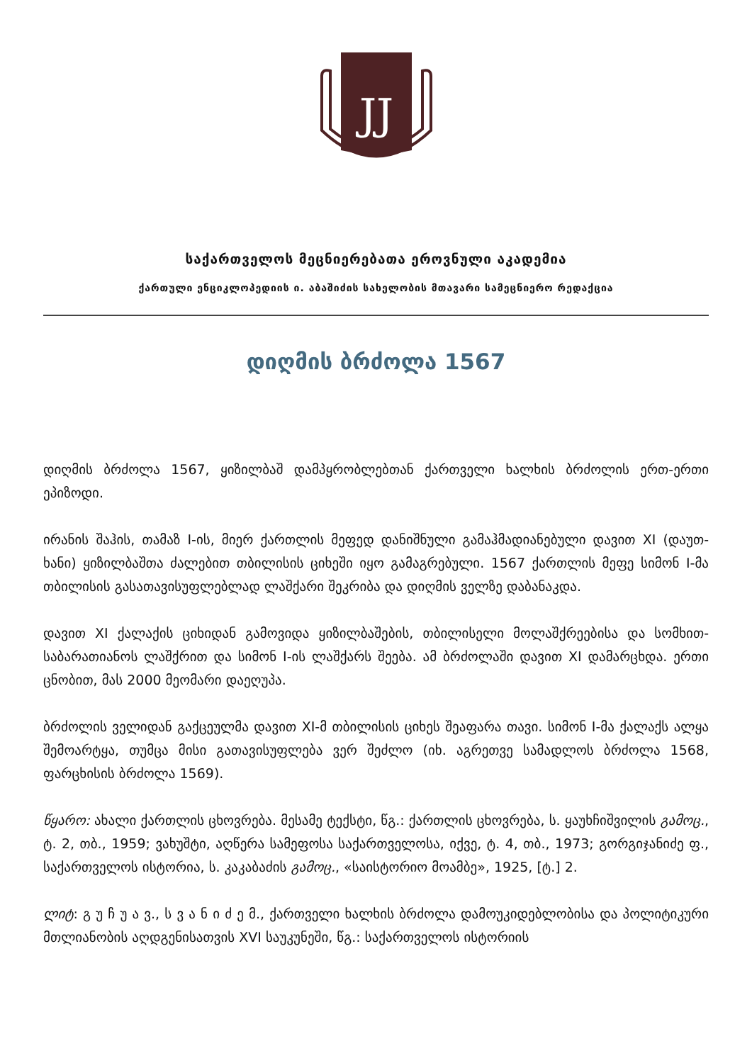JJ
საქართველოს მეცნიერებათა ეროვნული აკადემია
ქართული ენციკლოპედიის ი. აბაშიძის სახელობის მთავარი სამეცნიერო რედაქცია
დიღმის ბრძოლა 1567
დიღმის ბრძოლა 1567, ყიზილბაშ დამპყრობლებთან ქართველი ხალხის ბრძოლის ერთ-ერთი ეპიზოდი.
ირანის შაჰის, თამაზ I-ის, მიერ ქართლის მეფედ დანიშნული გამაჰმადიანებული დავით XI (დაუთ-ხანი) ყიზილბაშთა ძალებით თბილისის ციხეში იყო გამაგრებული. 1567 ქართლის მეფე სიმონ I-მა თბილისის გასათავისუფლებლად ლაშქარი შეკრიბა და დიღმის ველზე დაბანაკდა.
დავით XI ქალაქის ციხიდან გამოვიდა ყიზილბაშების, თბილისელი მოლაშქრეებისა და სომხით-საბარათიანოს ლაშქრით და სიმონ I-ის ლაშქარს შეება. ამ ბრძოლაში დავით XI დამარცხდა. ერთი ცნობით, მას 2000 მეომარი დაეღუპა.
ბრძოლის ველიდან გაქცეულმა დავით XI-მ თბილისის ციხეს შეაფარა თავი. სიმონ I-მა ქალაქს ალყა შემოარტყა, თუმცა მისი გათავისუფლება ვერ შეძლო (იხ. აგრეთვე სამადლოს ბრძოლა 1568, ფარცხისის ბრძოლა 1569).
წყარო: ახალი ქართლის ცხოვრება. მესამე ტექსტი, წგ.: ქართლის ცხოვრება, ს. ყაუხჩიშვილის გამოც., ტ. 2, თბ., 1959; ვახუშტი, აღწერა სამეფოსა საქართველოსა, იქვე, ტ. 4, თბ., 1973; გორგიჯანიძე ფ., საქართველოს ისტორია, ს. კაკაბაძის გამოც., «საისტორიო მოამბე», 1925, [ტ.] 2.
ლიტ: გ უ ჩ უ ა ვ., ს ვ ა ნ ი ძ ე მ., ქართველი ხალხის ბრძოლა დამოუკიდებლობისა და პოლიტიკური მთლიანობის აღდგენისათვის XVI საუკუნეში, წგ.: საქართველოს ისტორიის